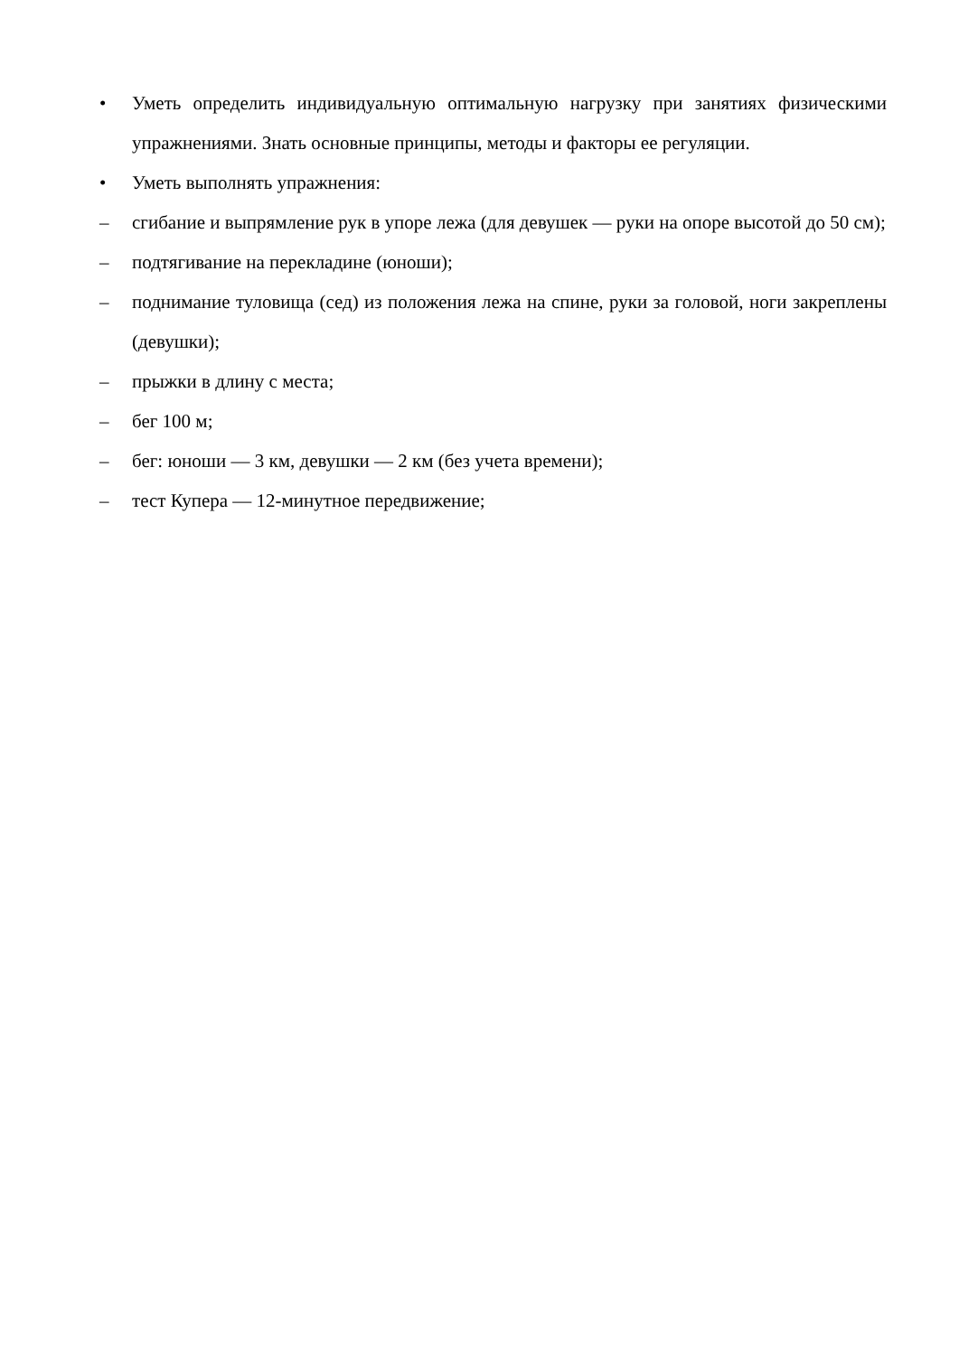• Уметь определить индивидуальную оптимальную нагрузку при занятиях физическими упражнениями. Знать основные принципы, методы и факторы ее регуляции.
• Уметь выполнять упражнения:
– сгибание и выпрямление рук в упоре лежа (для девушек — руки на опоре высотой до 50 см);
– подтягивание на перекладине (юноши);
– поднимание туловища (сед) из положения лежа на спине, руки за головой, ноги закреплены (девушки);
– прыжки в длину с места;
– бег 100 м;
– бег: юноши — 3 км, девушки — 2 км (без учета времени);
– тест Купера — 12-минутное передвижение;